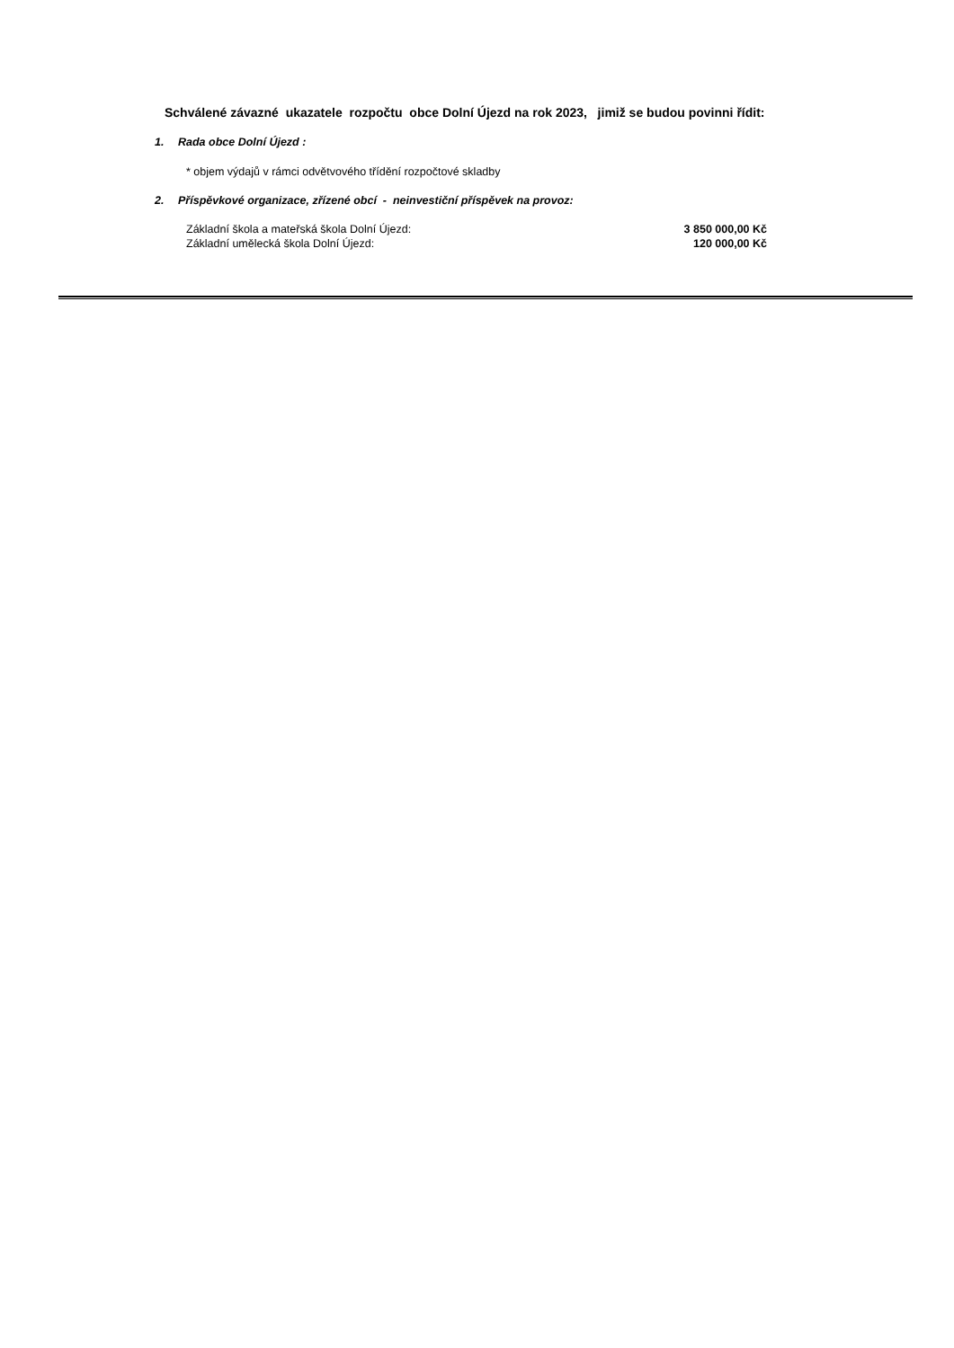Schválené závazné ukazatele rozpočtu obce Dolní Újezd na rok 2023, jimiž se budou povinni řídit:
1. Rada obce Dolní Újezd :
* objem výdajů v rámci odvětvového třídění rozpočtové skladby
2. Příspěvkové organizace, zřízené obcí - neinvestiční příspěvek na provoz:
| Základní škola a mateřská škola Dolní Újezd: | 3 850 000,00 Kč |
| Základní umělecká škola Dolní Újezd: | 120 000,00 Kč |